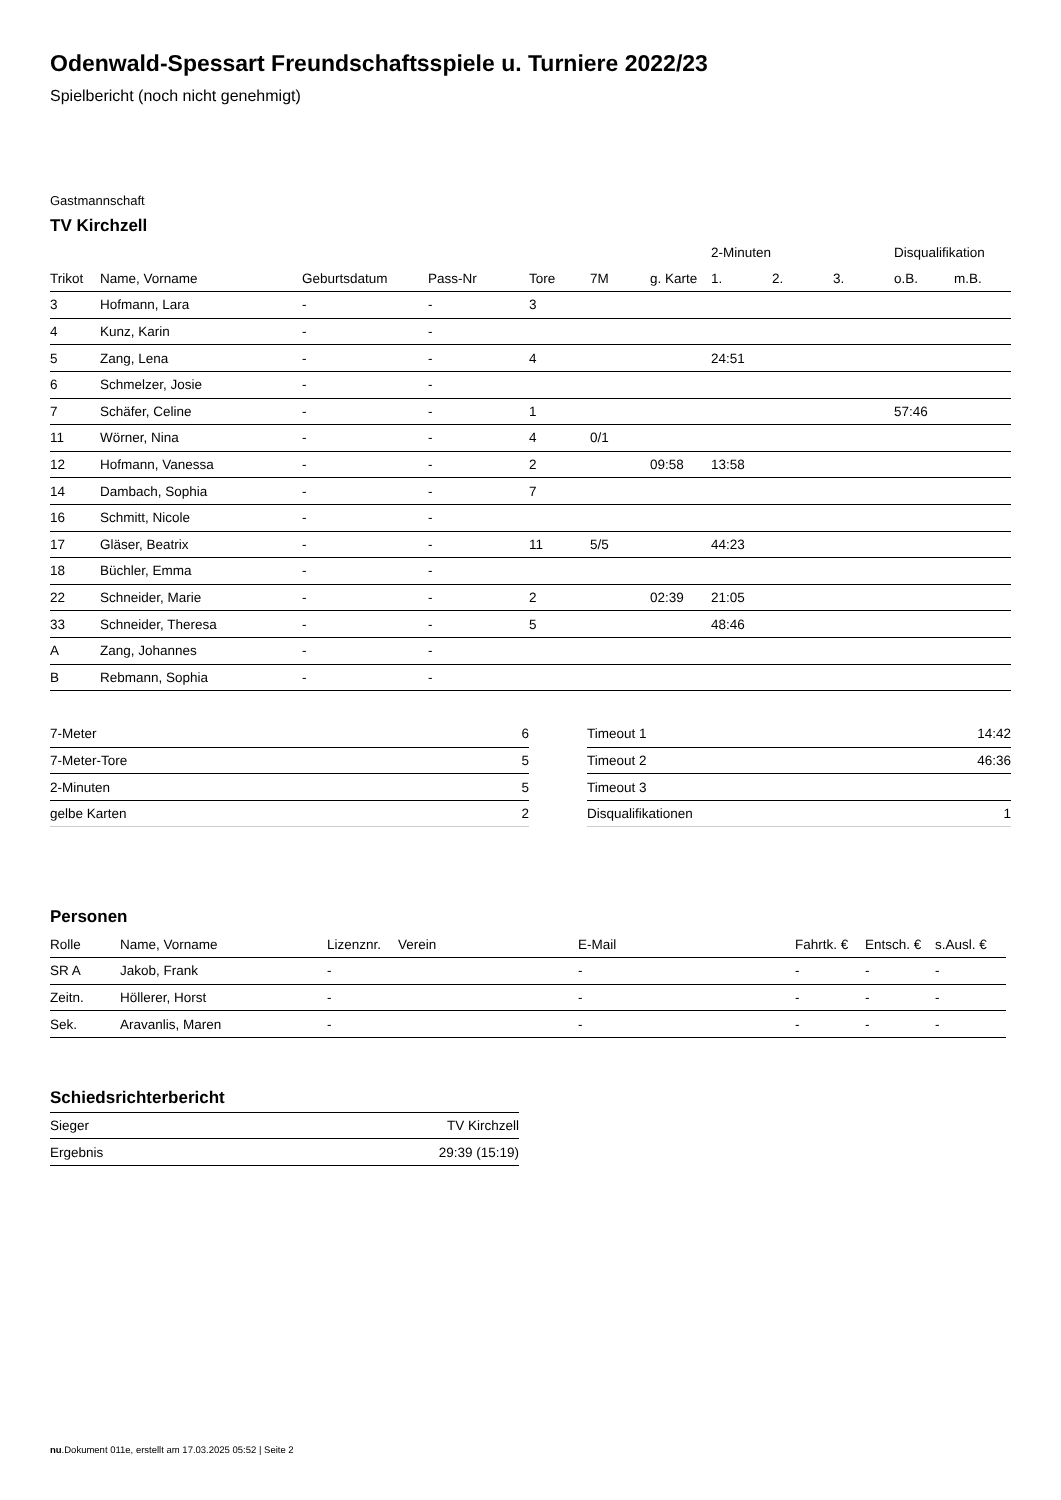Odenwald-Spessart Freundschaftsspiele u. Turniere 2022/23
Spielbericht (noch nicht genehmigt)
Gastmannschaft
TV Kirchzell
| | | | | | | | 2-Minuten | | | Disqualifikation | |
| --- | --- | --- | --- | --- | --- | --- | --- | --- | --- | --- | --- |
| Trikot | Name, Vorname | Geburtsdatum | Pass-Nr | Tore | 7M | g. Karte | 1. | 2. | 3. | o.B. | m.B. |
| 3 | Hofmann, Lara | - | - | 3 | | | | | | | |
| 4 | Kunz, Karin | - | - | | | | | | | | |
| 5 | Zang, Lena | - | - | 4 | | | 24:51 | | | | |
| 6 | Schmelzer, Josie | - | - | | | | | | | | |
| 7 | Schäfer, Celine | - | - | 1 | | | | | | 57:46 | |
| 11 | Wörner, Nina | - | - | 4 | 0/1 | | | | | | |
| 12 | Hofmann, Vanessa | - | - | 2 | | 09:58 | 13:58 | | | | |
| 14 | Dambach, Sophia | - | - | 7 | | | | | | | |
| 16 | Schmitt, Nicole | - | - | | | | | | | | |
| 17 | Gläser, Beatrix | - | - | 11 | 5/5 | | 44:23 | | | | |
| 18 | Büchler, Emma | - | - | | | | | | | | |
| 22 | Schneider, Marie | - | - | 2 | | 02:39 | 21:05 | | | | |
| 33 | Schneider, Theresa | - | - | 5 | | | 48:46 | | | | |
| A | Zang, Johannes | - | - | | | | | | | | |
| B | Rebmann, Sophia | - | - | | | | | | | | |
| 7-Meter | 6 |
| 7-Meter-Tore | 5 |
| 2-Minuten | 5 |
| gelbe Karten | 2 |
| Timeout 1 | 14:42 |
| Timeout 2 | 46:36 |
| Timeout 3 | |
| Disqualifikationen | 1 |
Personen
| Rolle | Name, Vorname | Lizenznr. | Verein | E-Mail | Fahrtk. € | Entsch. € | s.Ausl. € |
| --- | --- | --- | --- | --- | --- | --- | --- |
| SR A | Jakob, Frank | - | | - | - | - | - |
| Zeitn. | Höllerer, Horst | - | | - | - | - | - |
| Sek. | Aravanlis, Maren | - | | - | - | - | - |
Schiedsrichterbericht
| Sieger | TV Kirchzell |
| Ergebnis | 29:39 (15:19) |
nu.Dokument 011e, erstellt am 17.03.2025 05:52 | Seite 2